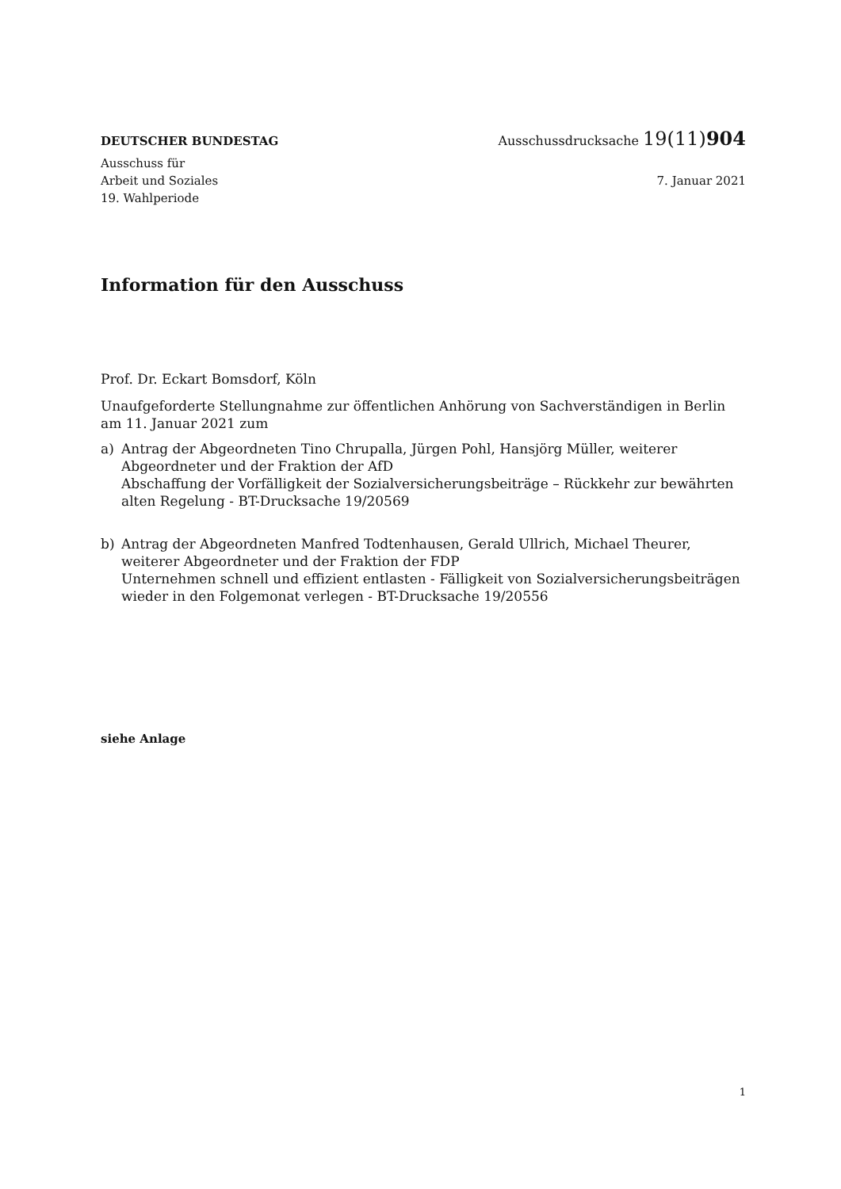DEUTSCHER BUNDESTAG Ausschussdrucksache 19(11)904
Ausschuss für
Arbeit und Soziales
19. Wahlperiode
7. Januar 2021
Information für den Ausschuss
Prof. Dr. Eckart Bomsdorf, Köln
Unaufgeforderte Stellungnahme zur öffentlichen Anhörung von Sachverständigen in Berlin am 11. Januar 2021 zum
a) Antrag der Abgeordneten Tino Chrupalla, Jürgen Pohl, Hansjörg Müller, weiterer Abgeordneter und der Fraktion der AfD
Abschaffung der Vorfälligkeit der Sozialversicherungsbeiträge – Rückkehr zur bewährten alten Regelung - BT-Drucksache 19/20569
b) Antrag der Abgeordneten Manfred Todtenhausen, Gerald Ullrich, Michael Theurer, weiterer Abgeordneter und der Fraktion der FDP
Unternehmen schnell und effizient entlasten - Fälligkeit von Sozialversicherungsbeiträgen wieder in den Folgemonat verlegen - BT-Drucksache 19/20556
siehe Anlage
1